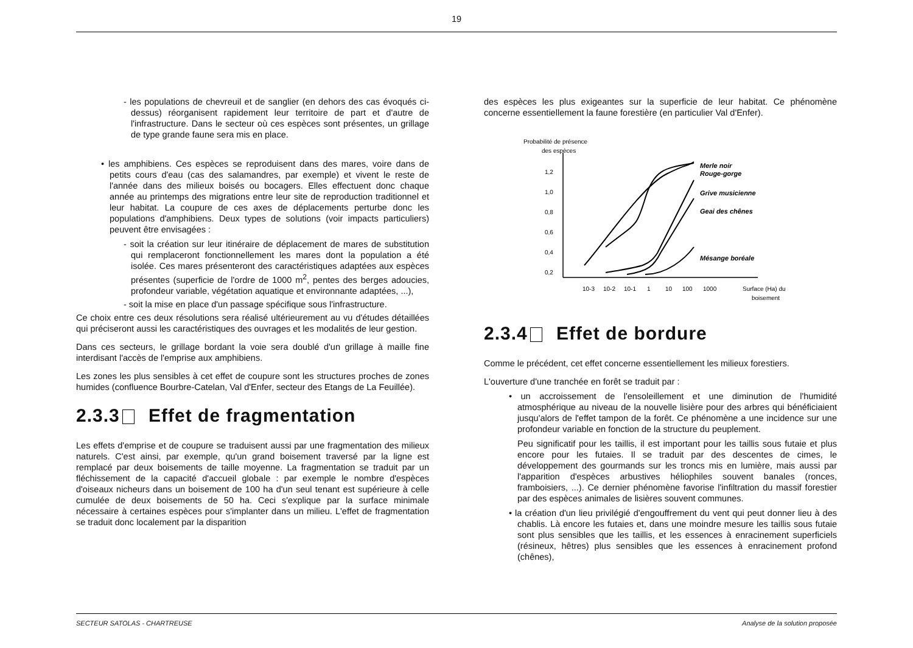19
- les populations de chevreuil et de sanglier (en dehors des cas évoqués ci-dessus) réorganisent rapidement leur territoire de part et d'autre de l'infrastructure. Dans le secteur où ces espèces sont présentes, un grillage de type grande faune sera mis en place.
• les amphibiens. Ces espèces se reproduisent dans des mares, voire dans de petits cours d'eau (cas des salamandres, par exemple) et vivent le reste de l'année dans des milieux boisés ou bocagers. Elles effectuent donc chaque année au printemps des migrations entre leur site de reproduction traditionnel et leur habitat. La coupure de ces axes de déplacements perturbe donc les populations d'amphibiens. Deux types de solutions (voir impacts particuliers) peuvent être envisagées :
- soit la création sur leur itinéraire de déplacement de mares de substitution qui remplaceront fonctionnellement les mares dont la population a été isolée. Ces mares présenteront des caractéristiques adaptées aux espèces présentes (superficie de l'ordre de 1000 m<sup>2</sup>, pentes des berges adoucies, profondeur variable, végétation aquatique et environnante adaptées, ...),
- soit la mise en place d'un passage spécifique sous l'infrastructure.
Ce choix entre ces deux résolutions sera réalisé ultérieurement au vu d'études détaillées qui préciseront aussi les caractéristiques des ouvrages et les modalités de leur gestion.
Dans ces secteurs, le grillage bordant la voie sera doublé d'un grillage à maille fine interdisant l'accès de l'emprise aux amphibiens.
Les zones les plus sensibles à cet effet de coupure sont les structures proches de zones humides (confluence Bourbre-Catelan, Val d'Enfer, secteur des Etangs de La Feuillée).
2.3.3 Effet de fragmentation
Les effets d'emprise et de coupure se traduisent aussi par une fragmentation des milieux naturels. C'est ainsi, par exemple, qu'un grand boisement traversé par la ligne est remplacé par deux boisements de taille moyenne. La fragmentation se traduit par un fléchissement de la capacité d'accueil globale : par exemple le nombre d'espèces d'oiseaux nicheurs dans un boisement de 100 ha d'un seul tenant est supérieure à celle cumulée de deux boisements de 50 ha. Ceci s'explique par la surface minimale nécessaire à certaines espèces pour s'implanter dans un milieu. L'effet de fragmentation se traduit donc localement par la disparition
des espèces les plus exigeantes sur la superficie de leur habitat. Ce phénomène concerne essentiellement la faune forestière (en particulier Val d'Enfer).
Probabilité de présence
des espèces
1,2
1,0
0,8
0,6
0,4
0,2
Merle noir
Rouge-gorge
Grive musicienne
Geai des chênes
Mésange boréale
10-3
10-2
10-1
1
10
100
1000
Surface (Ha) du
boisement
2.3.4 Effet de bordure
Comme le précédent, cet effet concerne essentiellement les milieux forestiers.
L'ouverture d'une tranchée en forêt se traduit par :
• un accroissement de l'ensoleillement et une diminution de l'humidité atmosphérique au niveau de la nouvelle lisière pour des arbres qui bénéficiaient jusqu'alors de l'effet tampon de la forêt. Ce phénomène a une incidence sur une profondeur variable en fonction de la structure du peuplement.
Peu significatif pour les taillis, il est important pour les taillis sous futaie et plus encore pour les futaies. Il se traduit par des descentes de cimes, le développement des gourmands sur les troncs mis en lumière, mais aussi par l'apparition d'espèces arbustives héliophiles souvent banales (ronces, framboisiers, ...). Ce dernier phénomène favorise l'infiltration du massif forestier par des espèces animales de lisières souvent communes.
• la création d'un lieu privilégié d'engouffrement du vent qui peut donner lieu à des chablis. Là encore les futaies et, dans une moindre mesure les taillis sous futaie sont plus sensibles que les taillis, et les essences à enracinement superficiels (résineux, hêtres) plus sensibles que les essences à enracinement profond (chênes),
SECTEUR SATOLAS - CHARTREUSE Analyse de la solution proposée